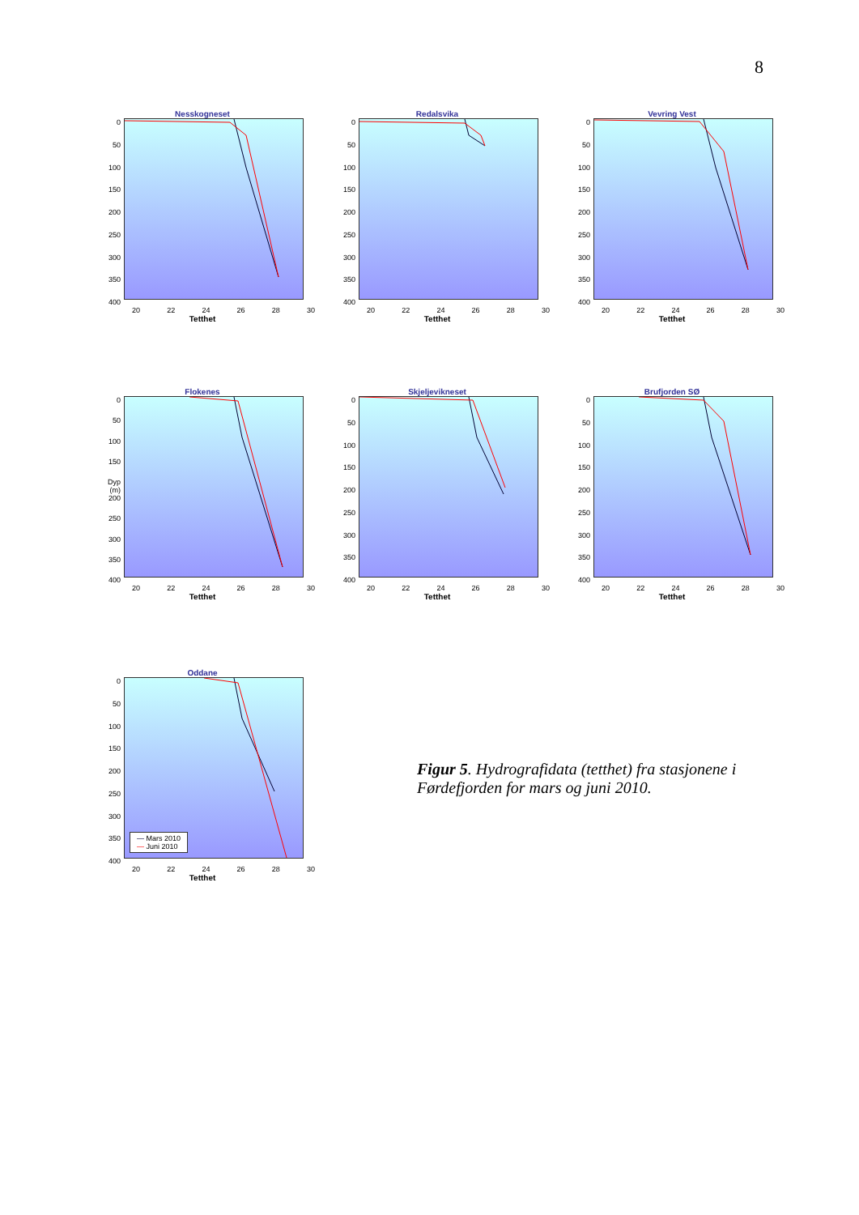8
Nesskogneset
0
50
100
150
200
250
300
350
400
20 22 24 26 28 30
Tetthet
Redalsvika
0
50
100
150
200
250
300
350
400
20 22 24 26 28 30
Tetthet
Vevring Vest
0
50
100
150
200
250
300
350
400
20 22 24 26 28 30
Tetthet
Flokenes
0
50
100
150
Dyp (m) 200
250
300
350
400
20 22 24 26 28 30
Tetthet
Skjeljevikneset
0
50
100
150
200
250
300
350
400
20 22 24 26 28 30
Tetthet
Brufjorden SØ
0
50
100
150
200
250
300
350
400
20 22 24 26 28 30
Tetthet
Oddane
0
50
100
150
200
250
300
350
400
— Mars 2010
— Juni 2010
20 22 24 26 28 30
Tetthet
Figur 5. Hydrografidata (tetthet) fra stasjonene i Førdefjorden for mars og juni 2010.